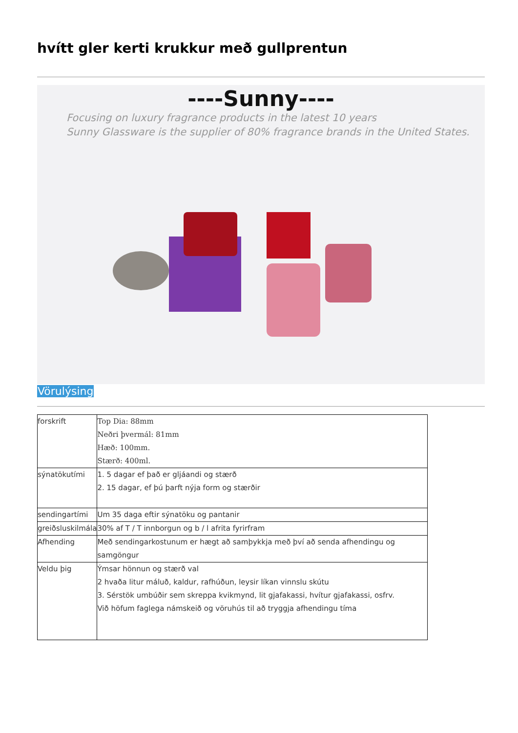hvítt gler kerti krukkur með gullprentun
----Sunny----
Focusing on luxury fragrance products in the latest 10 years
Sunny Glassware is the supplier of 80% fragrance brands in the United States.
Vörulýsing
| forskrift | Top Dia: 88mm Neðri þvermál: 81mm Hæð: 100mm. Stærð: 400ml. |
| sýnatökutími | 1. 5 dagar ef það er gljáandi og stærð 2. 15 dagar, ef þú þarft nýja form og stærðir |
| sendingartími | Um 35 daga eftir sýnatöku og pantanir |
| greiðsluskilmála | 30% af T / T innborgun og b / l afrita fyrirfram |
| Afhending | Með sendingarkostunum er hægt að samþykkja með því að senda afhendingu og samgöngur |
| Veldu þig | Ýmsar hönnun og stærð val 2 hvaða litur máluð, kaldur, rafhúðun, leysir líkan vinnslu skútu 3. Sérstök umbúðir sem skreppa kvikmynd, lit gjafakassi, hvítur gjafakassi, osfrv. Við höfum faglega námskeið og vöruhús til að tryggja afhendingu tíma |